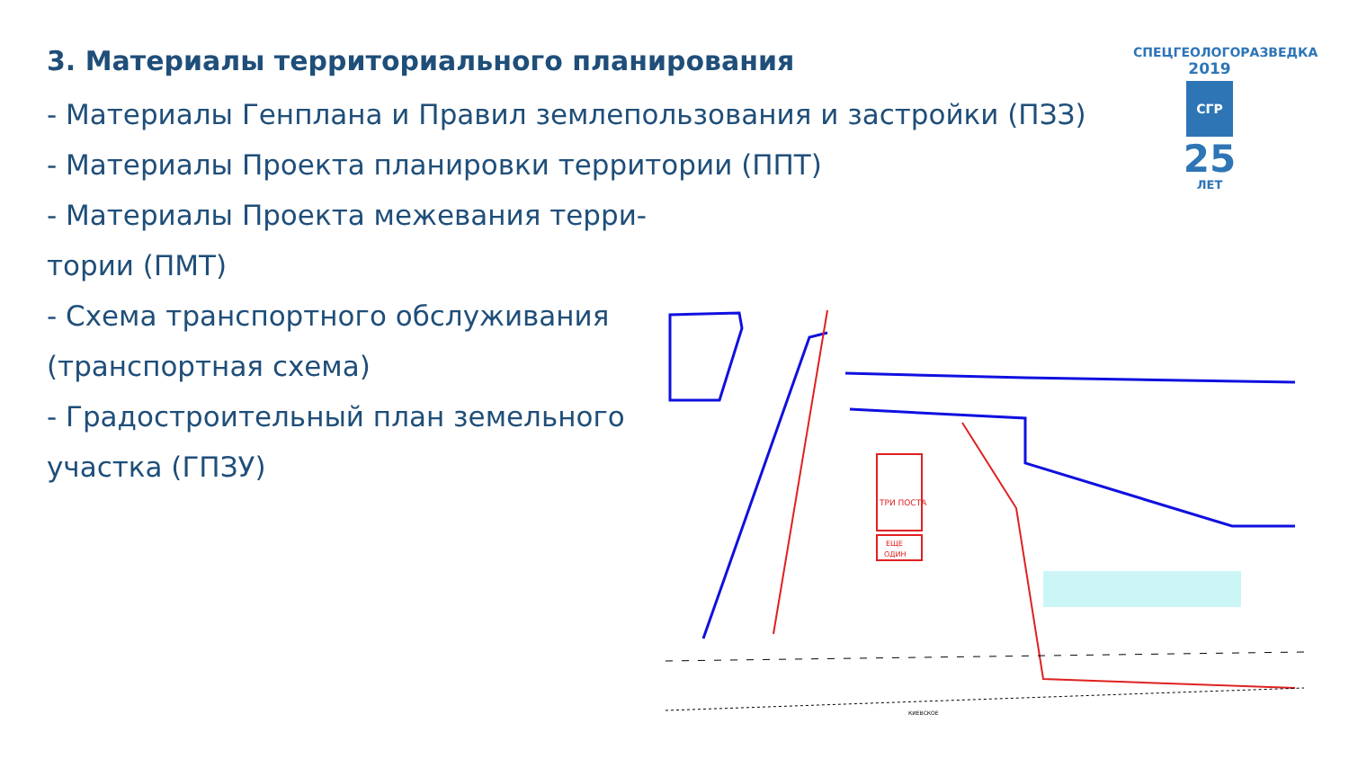3. Материалы территориального планирования
- Материалы Генплана и Правил землепользования и застройки (ПЗЗ)
- Материалы Проекта планировки территории (ППТ)
- Материалы Проекта межевания терри-
тории (ПМТ)
- Схема транспортного обслуживания
(транспортная схема)
- Градостроительный план земельного
участка (ГПЗУ)
СПЕЦГЕОЛОГОРАЗВЕДКА
2019
СГР
25
ЛЕТ
ТРИ ПОСТА
ЕЩЕ
ОДИН
КИЕВСКОЕ